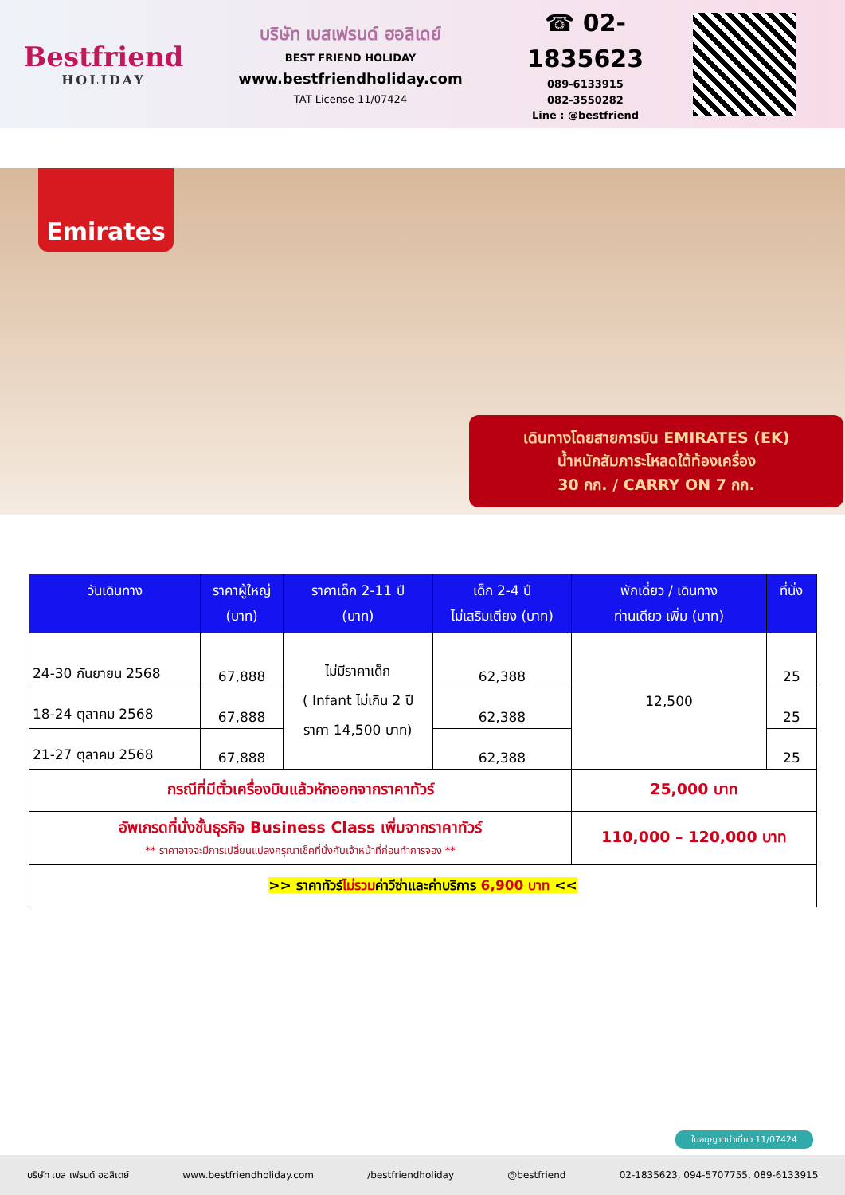Bestfriend
HOLIDAY
บริษัท เบสเฟรนด์ ฮอลิเดย์
BEST FRIEND HOLIDAY
www.bestfriendholiday.com
TAT License 11/07424
☎ 02-1835623
089-6133915
082-3550282
Line : @bestfriend
Emirates
เดินทางโดยสายการบิน EMIRATES (EK)
น้ำหนักสัมภาระโหลดใต้ท้องเครื่อง
30 กก. / CARRY ON 7 กก.
| วันเดินทาง | ราคาผู้ใหญ่ (บาท) | ราคาเด็ก 2-11 ปี (บาท) | เด็ก 2-4 ปี ไม่เสริมเตียง (บาท) | พักเดี่ยว / เดินทาง ท่านเดียว เพิ่ม (บาท) | ที่นั่ง |
| --- | --- | --- | --- | --- | --- |
| 24-30 กันยายน 2568 | 67,888 | ไม่มีราคาเด็ก ( Infant ไม่เกิน 2 ปี ราคา 14,500 บาท) | 62,388 | 12,500 | 25 |
| 18-24 ตุลาคม 2568 | 67,888 | | 62,388 | | 25 |
| 21-27 ตุลาคม 2568 | 67,888 | | 62,388 | | 25 |
| กรณีที่มีตั๋วเครื่องบินแล้วหักออกจากราคาทัวร์ | | | | 25,000 บาท | |
| อัพเกรดที่นั่งชั้นธุรกิจ Business Class เพิ่มจากราคาทัวร์ ** ราคาอาจจะมีการเปลี่ยนแปลงกรุณาเช็คที่นั่งกับเจ้าหน้าที่ก่อนทำการจอง ** | | | | 110,000 – 120,000 บาท | |
| >> ราคาทัวร์ ไม่รวม ค่าวีซ่าและค่าบริการ 6,900 บาท << | | | | | |
ใบอนุญาตนำเที่ยว 11/07424
บริษัท เบส เฟรนด์ ฮอลิเดย์ www.bestfriendholiday.com /bestfriendholiday @bestfriend 02-1835623, 094-5707755, 089-6133915